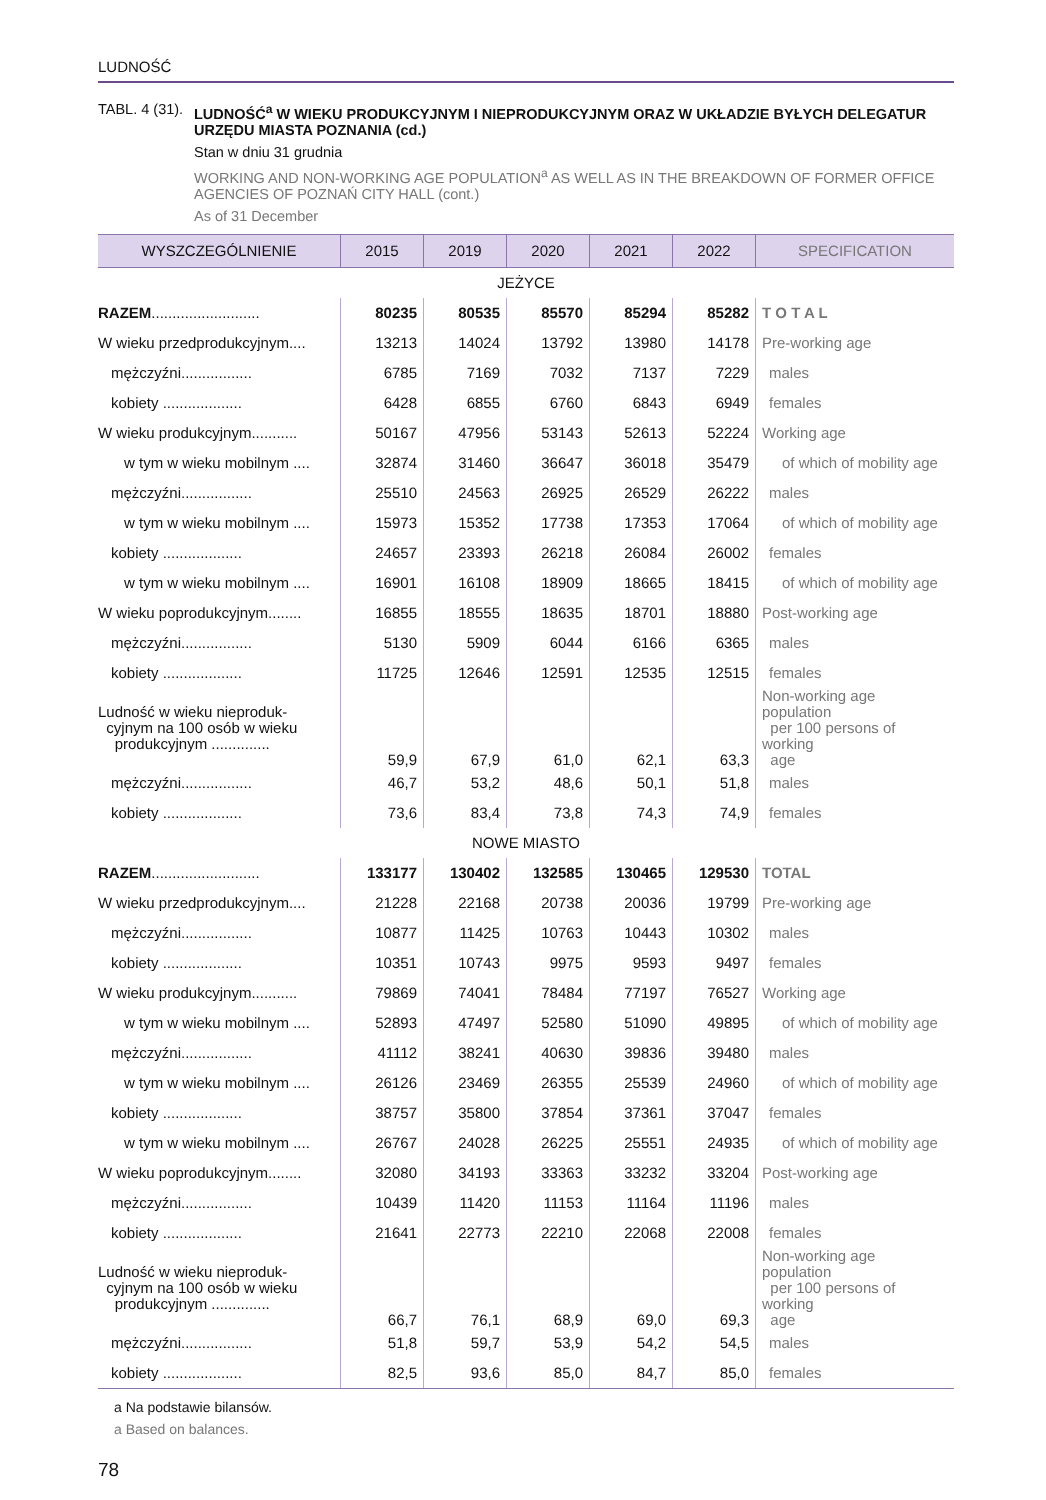LUDNOŚĆ
TABL. 4 (31).
LUDNOŚĆ<sup>a</sup> W WIEKU PRODUKCYJNYM I NIEPRODUKCYJNYM ORAZ W UKŁADZIE BYŁYCH DELEGATUR URZĘDU MIASTA POZNANIA (cd.)
Stan w dniu 31 grudnia
WORKING AND NON-WORKING AGE POPULATION<sup>a</sup> AS WELL AS IN THE BREAKDOWN OF FORMER OFFICE AGENCIES OF POZNAŃ CITY HALL (cont.)
As of 31 December
| WYSZCZEGÓLNIENIE | 2015 | 2019 | 2020 | 2021 | 2022 | SPECIFICATION |
| --- | --- | --- | --- | --- | --- | --- |
| JEŻYCE | | | | | | |
| RAZEM .......................... | 80235 | 80535 | 85570 | 85294 | 85282 | T O T A L |
| W wieku przedprodukcyjnym.... | 13213 | 14024 | 13792 | 13980 | 14178 | Pre-working age |
| mężczyźni................. | 6785 | 7169 | 7032 | 7137 | 7229 | males |
| kobiety ................... | 6428 | 6855 | 6760 | 6843 | 6949 | females |
| W wieku produkcyjnym........... | 50167 | 47956 | 53143 | 52613 | 52224 | Working age |
| w tym w wieku mobilnym .... | 32874 | 31460 | 36647 | 36018 | 35479 | of which of mobility age |
| mężczyźni................. | 25510 | 24563 | 26925 | 26529 | 26222 | males |
| w tym w wieku mobilnym .... | 15973 | 15352 | 17738 | 17353 | 17064 | of which of mobility age |
| kobiety ................... | 24657 | 23393 | 26218 | 26084 | 26002 | females |
| w tym w wieku mobilnym .... | 16901 | 16108 | 18909 | 18665 | 18415 | of which of mobility age |
| W wieku poprodukcyjnym........ | 16855 | 18555 | 18635 | 18701 | 18880 | Post-working age |
| mężczyźni................. | 5130 | 5909 | 6044 | 6166 | 6365 | males |
| kobiety ................... | 11725 | 12646 | 12591 | 12535 | 12515 | females |
| Ludność w wieku nieproduk- cyjnym na 100 osób w wieku produkcyjnym .............. | 59,9 | 67,9 | 61,0 | 62,1 | 63,3 | Non-working age population per 100 persons of working age |
| mężczyźni................. | 46,7 | 53,2 | 48,6 | 50,1 | 51,8 | males |
| kobiety ................... | 73,6 | 83,4 | 73,8 | 74,3 | 74,9 | females |
| NOWE MIASTO | | | | | | |
| RAZEM .......................... | 133177 | 130402 | 132585 | 130465 | 129530 | TOTAL |
| W wieku przedprodukcyjnym.... | 21228 | 22168 | 20738 | 20036 | 19799 | Pre-working age |
| mężczyźni................. | 10877 | 11425 | 10763 | 10443 | 10302 | males |
| kobiety ................... | 10351 | 10743 | 9975 | 9593 | 9497 | females |
| W wieku produkcyjnym........... | 79869 | 74041 | 78484 | 77197 | 76527 | Working age |
| w tym w wieku mobilnym .... | 52893 | 47497 | 52580 | 51090 | 49895 | of which of mobility age |
| mężczyźni................. | 41112 | 38241 | 40630 | 39836 | 39480 | males |
| w tym w wieku mobilnym .... | 26126 | 23469 | 26355 | 25539 | 24960 | of which of mobility age |
| kobiety ................... | 38757 | 35800 | 37854 | 37361 | 37047 | females |
| w tym w wieku mobilnym .... | 26767 | 24028 | 26225 | 25551 | 24935 | of which of mobility age |
| W wieku poprodukcyjnym........ | 32080 | 34193 | 33363 | 33232 | 33204 | Post-working age |
| mężczyźni................. | 10439 | 11420 | 11153 | 11164 | 11196 | males |
| kobiety ................... | 21641 | 22773 | 22210 | 22068 | 22008 | females |
| Ludność w wieku nieproduk- cyjnym na 100 osób w wieku produkcyjnym .............. | 66,7 | 76,1 | 68,9 | 69,0 | 69,3 | Non-working age population per 100 persons of working age |
| mężczyźni................. | 51,8 | 59,7 | 53,9 | 54,2 | 54,5 | males |
| kobiety ................... | 82,5 | 93,6 | 85,0 | 84,7 | 85,0 | females |
a Na podstawie bilansów.
a Based on balances.
78